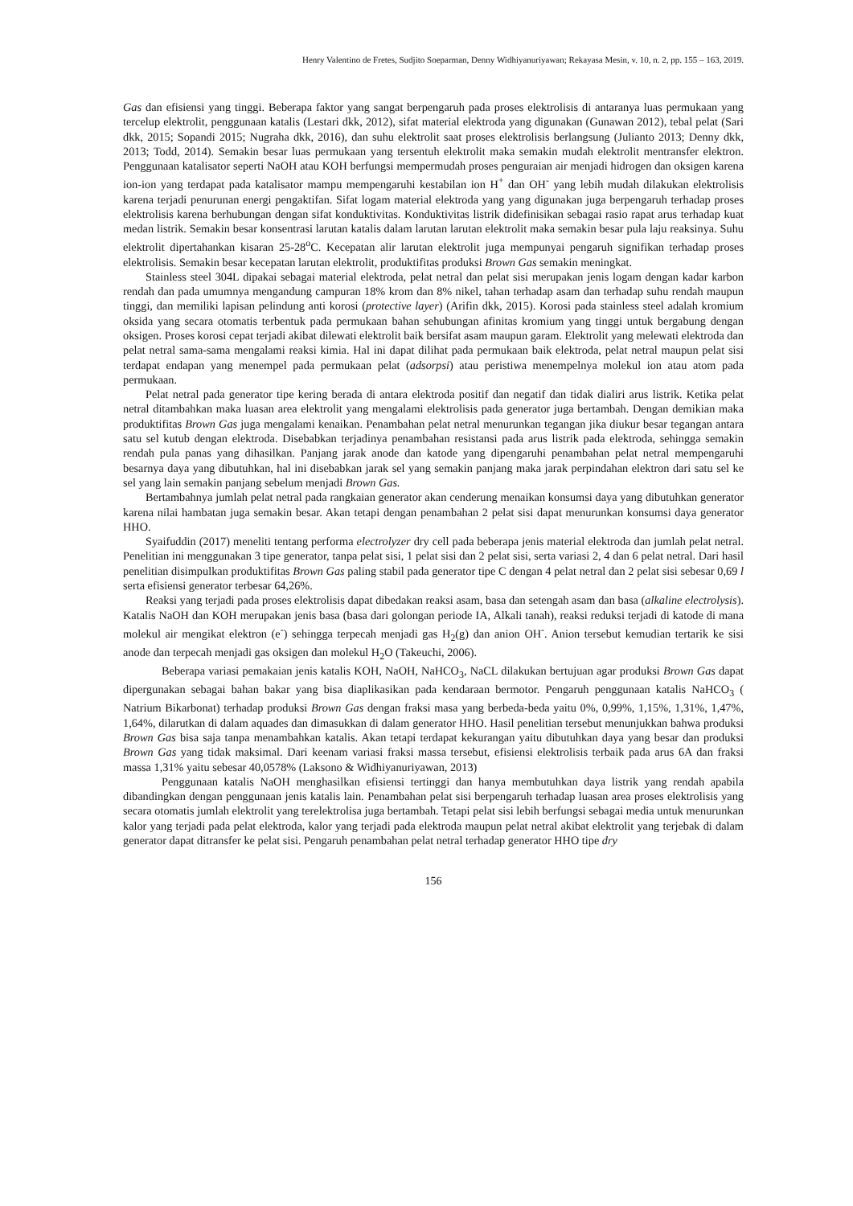Henry Valentino de Fretes, Sudjito Soeparman, Denny Widhiyanuriyawan; Rekayasa Mesin, v. 10, n. 2, pp. 155 – 163, 2019.
Gas dan efisiensi yang tinggi. Beberapa faktor yang sangat berpengaruh pada proses elektrolisis di antaranya luas permukaan yang tercelup elektrolit, penggunaan katalis (Lestari dkk, 2012), sifat material elektroda yang digunakan (Gunawan 2012), tebal pelat (Sari dkk, 2015; Sopandi 2015; Nugraha dkk, 2016), dan suhu elektrolit saat proses elektrolisis berlangsung (Julianto 2013; Denny dkk, 2013; Todd, 2014). Semakin besar luas permukaan yang tersentuh elektrolit maka semakin mudah elektrolit mentransfer elektron. Penggunaan katalisator seperti NaOH atau KOH berfungsi mempermudah proses penguraian air menjadi hidrogen dan oksigen karena ion-ion yang terdapat pada katalisator mampu mempengaruhi kestabilan ion H<sup>+</sup> dan OH<sup>-</sup> yang lebih mudah dilakukan elektrolisis karena terjadi penurunan energi pengaktifan. Sifat logam material elektroda yang yang digunakan juga berpengaruh terhadap proses elektrolisis karena berhubungan dengan sifat konduktivitas. Konduktivitas listrik didefinisikan sebagai rasio rapat arus terhadap kuat medan listrik. Semakin besar konsentrasi larutan katalis dalam larutan larutan elektrolit maka semakin besar pula laju reaksinya. Suhu elektrolit dipertahankan kisaran 25-28<sup>o</sup>C. Kecepatan alir larutan elektrolit juga mempunyai pengaruh signifikan terhadap proses elektrolisis. Semakin besar kecepatan larutan elektrolit, produktifitas produksi Brown Gas semakin meningkat.
Stainless steel 304L dipakai sebagai material elektroda, pelat netral dan pelat sisi merupakan jenis logam dengan kadar karbon rendah dan pada umumnya mengandung campuran 18% krom dan 8% nikel, tahan terhadap asam dan terhadap suhu rendah maupun tinggi, dan memiliki lapisan pelindung anti korosi (protective layer) (Arifin dkk, 2015). Korosi pada stainless steel adalah kromium oksida yang secara otomatis terbentuk pada permukaan bahan sehubungan afinitas kromium yang tinggi untuk bergabung dengan oksigen. Proses korosi cepat terjadi akibat dilewati elektrolit baik bersifat asam maupun garam. Elektrolit yang melewati elektroda dan pelat netral sama-sama mengalami reaksi kimia. Hal ini dapat dilihat pada permukaan baik elektroda, pelat netral maupun pelat sisi terdapat endapan yang menempel pada permukaan pelat (adsorpsi) atau peristiwa menempelnya molekul ion atau atom pada permukaan.
Pelat netral pada generator tipe kering berada di antara elektroda positif dan negatif dan tidak dialiri arus listrik. Ketika pelat netral ditambahkan maka luasan area elektrolit yang mengalami elektrolisis pada generator juga bertambah. Dengan demikian maka produktifitas Brown Gas juga mengalami kenaikan. Penambahan pelat netral menurunkan tegangan jika diukur besar tegangan antara satu sel kutub dengan elektroda. Disebabkan terjadinya penambahan resistansi pada arus listrik pada elektroda, sehingga semakin rendah pula panas yang dihasilkan. Panjang jarak anode dan katode yang dipengaruhi penambahan pelat netral mempengaruhi besarnya daya yang dibutuhkan, hal ini disebabkan jarak sel yang semakin panjang maka jarak perpindahan elektron dari satu sel ke sel yang lain semakin panjang sebelum menjadi Brown Gas.
Bertambahnya jumlah pelat netral pada rangkaian generator akan cenderung menaikan konsumsi daya yang dibutuhkan generator karena nilai hambatan juga semakin besar. Akan tetapi dengan penambahan 2 pelat sisi dapat menurunkan konsumsi daya generator HHO.
Syaifuddin (2017) meneliti tentang performa electrolyzer dry cell pada beberapa jenis material elektroda dan jumlah pelat netral. Penelitian ini menggunakan 3 tipe generator, tanpa pelat sisi, 1 pelat sisi dan 2 pelat sisi, serta variasi 2, 4 dan 6 pelat netral. Dari hasil penelitian disimpulkan produktifitas Brown Gas paling stabil pada generator tipe C dengan 4 pelat netral dan 2 pelat sisi sebesar 0,69 l serta efisiensi generator terbesar 64,26%.
Reaksi yang terjadi pada proses elektrolisis dapat dibedakan reaksi asam, basa dan setengah asam dan basa (alkaline electrolysis). Katalis NaOH dan KOH merupakan jenis basa (basa dari golongan periode IA, Alkali tanah), reaksi reduksi terjadi di katode di mana molekul air mengikat elektron (e<sup>-</sup>) sehingga terpecah menjadi gas H<sub>2</sub>(g) dan anion OH<sup>-</sup>. Anion tersebut kemudian tertarik ke sisi anode dan terpecah menjadi gas oksigen dan molekul H<sub>2</sub>O (Takeuchi, 2006).
Beberapa variasi pemakaian jenis katalis KOH, NaOH, NaHCO<sub>3</sub>, NaCL dilakukan bertujuan agar produksi Brown Gas dapat dipergunakan sebagai bahan bakar yang bisa diaplikasikan pada kendaraan bermotor. Pengaruh penggunaan katalis NaHCO<sub>3</sub> ( Natrium Bikarbonat) terhadap produksi Brown Gas dengan fraksi masa yang berbeda-beda yaitu 0%, 0,99%, 1,15%, 1,31%, 1,47%, 1,64%, dilarutkan di dalam aquades dan dimasukkan di dalam generator HHO. Hasil penelitian tersebut menunjukkan bahwa produksi Brown Gas bisa saja tanpa menambahkan katalis. Akan tetapi terdapat kekurangan yaitu dibutuhkan daya yang besar dan produksi Brown Gas yang tidak maksimal. Dari keenam variasi fraksi massa tersebut, efisiensi elektrolisis terbaik pada arus 6A dan fraksi massa 1,31% yaitu sebesar 40,0578% (Laksono & Widhiyanuriyawan, 2013)
Penggunaan katalis NaOH menghasilkan efisiensi tertinggi dan hanya membutuhkan daya listrik yang rendah apabila dibandingkan dengan penggunaan jenis katalis lain. Penambahan pelat sisi berpengaruh terhadap luasan area proses elektrolisis yang secara otomatis jumlah elektrolit yang terelektrolisa juga bertambah. Tetapi pelat sisi lebih berfungsi sebagai media untuk menurunkan kalor yang terjadi pada pelat elektroda, kalor yang terjadi pada elektroda maupun pelat netral akibat elektrolit yang terjebak di dalam generator dapat ditransfer ke pelat sisi. Pengaruh penambahan pelat netral terhadap generator HHO tipe dry
156